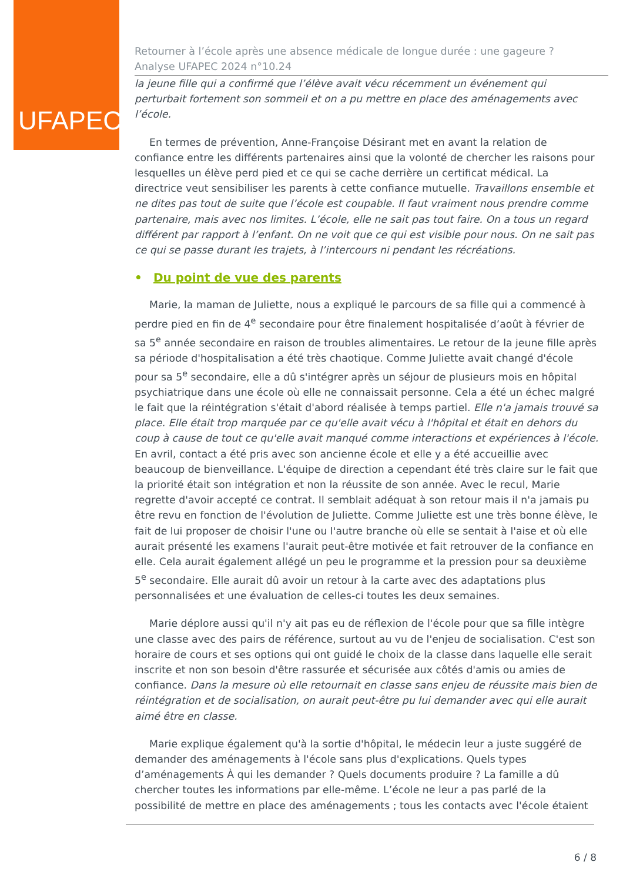UFAPEC
Retourner à l’école après une absence médicale de longue durée : une gageure ?
Analyse UFAPEC 2024 n°10.24
la jeune fille qui a confirmé que l’élève avait vécu récemment un événement qui perturbait fortement son sommeil et on a pu mettre en place des aménagements avec l’école.
En termes de prévention, Anne-Françoise Désirant met en avant la relation de confiance entre les différents partenaires ainsi que la volonté de chercher les raisons pour lesquelles un élève perd pied et ce qui se cache derrière un certificat médical. La directrice veut sensibiliser les parents à cette confiance mutuelle. Travaillons ensemble et ne dites pas tout de suite que l’école est coupable. Il faut vraiment nous prendre comme partenaire, mais avec nos limites. L’école, elle ne sait pas tout faire. On a tous un regard différent par rapport à l’enfant. On ne voit que ce qui est visible pour nous. On ne sait pas ce qui se passe durant les trajets, à l’intercours ni pendant les récréations.
• Du point de vue des parents
Marie, la maman de Juliette, nous a expliqué le parcours de sa fille qui a commencé à perdre pied en fin de 4<sup>e</sup> secondaire pour être finalement hospitalisée d’août à février de sa 5<sup>e</sup> année secondaire en raison de troubles alimentaires. Le retour de la jeune fille après sa période d'hospitalisation a été très chaotique. Comme Juliette avait changé d'école pour sa 5<sup>e</sup> secondaire, elle a dû s'intégrer après un séjour de plusieurs mois en hôpital psychiatrique dans une école où elle ne connaissait personne. Cela a été un échec malgré le fait que la réintégration s'était d'abord réalisée à temps partiel. Elle n'a jamais trouvé sa place. Elle était trop marquée par ce qu'elle avait vécu à l'hôpital et était en dehors du coup à cause de tout ce qu'elle avait manqué comme interactions et expériences à l'école. En avril, contact a été pris avec son ancienne école et elle y a été accueillie avec beaucoup de bienveillance. L'équipe de direction a cependant été très claire sur le fait que la priorité était son intégration et non la réussite de son année. Avec le recul, Marie regrette d'avoir accepté ce contrat. Il semblait adéquat à son retour mais il n'a jamais pu être revu en fonction de l'évolution de Juliette. Comme Juliette est une très bonne élève, le fait de lui proposer de choisir l'une ou l'autre branche où elle se sentait à l'aise et où elle aurait présenté les examens l'aurait peut-être motivée et fait retrouver de la confiance en elle. Cela aurait également allégé un peu le programme et la pression pour sa deuxième 5<sup>e</sup> secondaire. Elle aurait dû avoir un retour à la carte avec des adaptations plus personnalisées et une évaluation de celles-ci toutes les deux semaines.
Marie déplore aussi qu'il n'y ait pas eu de réflexion de l'école pour que sa fille intègre une classe avec des pairs de référence, surtout au vu de l'enjeu de socialisation. C'est son horaire de cours et ses options qui ont guidé le choix de la classe dans laquelle elle serait inscrite et non son besoin d'être rassurée et sécurisée aux côtés d'amis ou amies de confiance. Dans la mesure où elle retournait en classe sans enjeu de réussite mais bien de réintégration et de socialisation, on aurait peut-être pu lui demander avec qui elle aurait aimé être en classe.
Marie explique également qu'à la sortie d'hôpital, le médecin leur a juste suggéré de demander des aménagements à l'école sans plus d'explications. Quels types d’aménagements À qui les demander ? Quels documents produire ? La famille a dû chercher toutes les informations par elle-même. L’école ne leur a pas parlé de la possibilité de mettre en place des aménagements ; tous les contacts avec l'école étaient
6 / 8